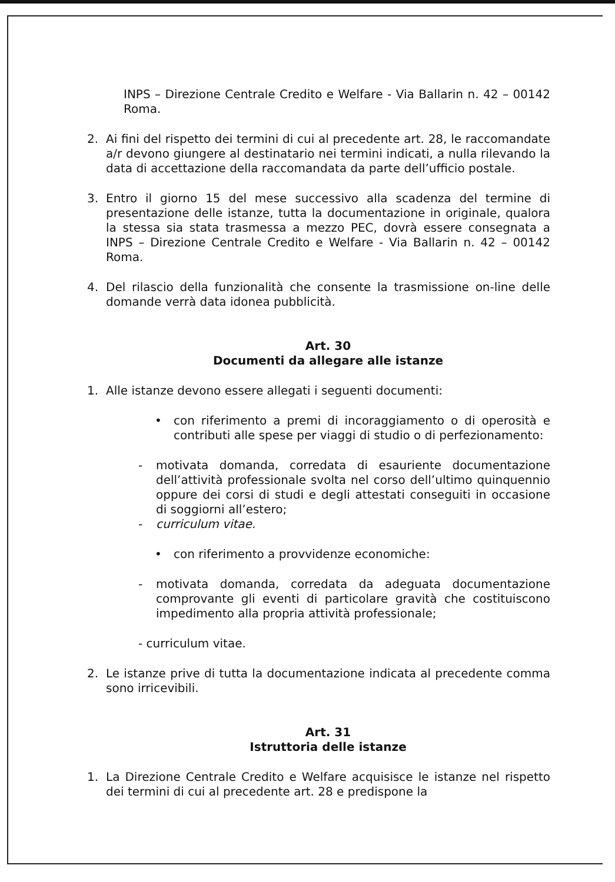INPS – Direzione Centrale Credito e Welfare - Via Ballarin n. 42 – 00142 Roma.
2. Ai fini del rispetto dei termini di cui al precedente art. 28, le raccomandate a/r devono giungere al destinatario nei termini indicati, a nulla rilevando la data di accettazione della raccomandata da parte dell’ufficio postale.
3. Entro il giorno 15 del mese successivo alla scadenza del termine di presentazione delle istanze, tutta la documentazione in originale, qualora la stessa sia stata trasmessa a mezzo PEC, dovrà essere consegnata a INPS – Direzione Centrale Credito e Welfare - Via Ballarin n. 42 – 00142 Roma.
4. Del rilascio della funzionalità che consente la trasmissione on-line delle domande verrà data idonea pubblicità.
Art. 30
Documenti da allegare alle istanze
1. Alle istanze devono essere allegati i seguenti documenti:
• con riferimento a premi di incoraggiamento o di operosità e contributi alle spese per viaggi di studio o di perfezionamento:
- motivata domanda, corredata di esauriente documentazione dell’attività professionale svolta nel corso dell’ultimo quinquennio oppure dei corsi di studi e degli attestati conseguiti in occasione di soggiorni all’estero;
- curriculum vitae.
• con riferimento a provvidenze economiche:
- motivata domanda, corredata da adeguata documentazione comprovante gli eventi di particolare gravità che costituiscono impedimento alla propria attività professionale;
- curriculum vitae.
2. Le istanze prive di tutta la documentazione indicata al precedente comma sono irricevibili.
Art. 31
Istruttoria delle istanze
1. La Direzione Centrale Credito e Welfare acquisisce le istanze nel rispetto dei termini di cui al precedente art. 28 e predispone la